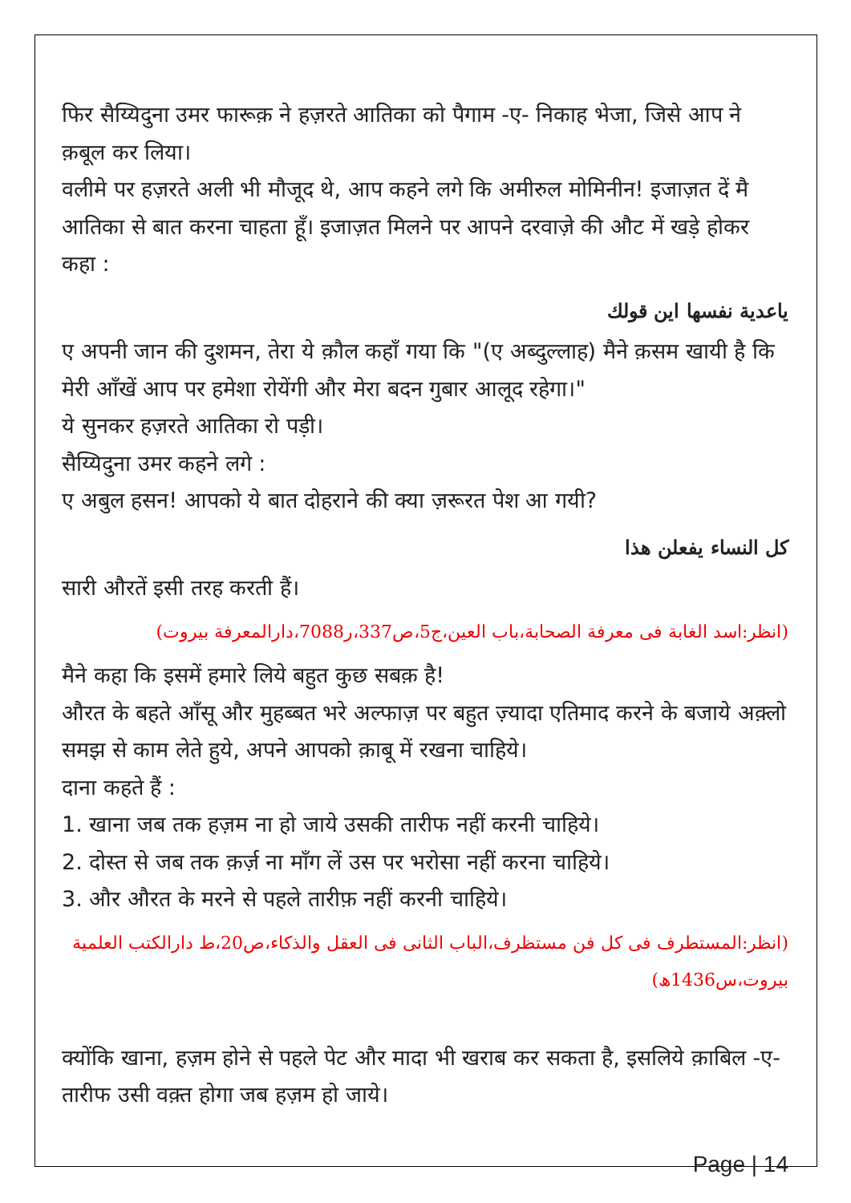फिर सैय्यिदुना उमर फारूक़ ने हज़रते आतिका को पैगाम -ए- निकाह भेजा, जिसे आप ने क़बूल कर लिया।
वलीमे पर हज़रते अली भी मौजूद थे, आप कहने लगे कि अमीरुल मोमिनीन! इजाज़त दें मै आतिका से बात करना चाहता हूँ। इजाज़त मिलने पर आपने दरवाज़े की औट में खड़े होकर कहा :
ياعدية نفسها اين قولك
ए अपनी जान की दुशमन, तेरा ये क़ौल कहाँ गया कि "(ए अब्दुल्लाह) मैने क़सम खायी है कि मेरी आँखें आप पर हमेशा रोयेंगी और मेरा बदन गुबार आलूद रहेगा।"
ये सुनकर हज़रते आतिका रो पड़ी।
सैय्यिदुना उमर कहने लगे :
ए अबुल हसन! आपको ये बात दोहराने की क्या ज़रूरत पेश आ गयी?
كل النساء يفعلن هذا
सारी औरतें इसी तरह करती हैं।
(انظر:اسد الغابة فی معرفة الصحابة،باب العين،ج5،ص337،ر7088،دارالمعرفة بيروت)
मैने कहा कि इसमें हमारे लिये बहुत कुछ सबक़ है!
औरत के बहते आँसू और मुहब्बत भरे अल्फाज़ पर बहुत ज़्यादा एतिमाद करने के बजाये अक़्लो समझ से काम लेते हुये, अपने आपको क़ाबू में रखना चाहिये।
दाना कहते हैं :
1. खाना जब तक हज़म ना हो जाये उसकी तारीफ नहीं करनी चाहिये।
2. दोस्त से जब तक क़र्ज़ ना माँग लें उस पर भरोसा नहीं करना चाहिये।
3. और औरत के मरने से पहले तारीफ़ नहीं करनी चाहिये।
(انظر:المستطرف فی كل فن مستظرف،الباب الثانی فی العقل والذكاء،ص20،ط دارالكتب العلمية بيروت،س1436ھ)
क्योंकि खाना, हज़म होने से पहले पेट और मादा भी खराब कर सकता है, इसलिये क़ाबिल -ए- तारीफ उसी वक़्त होगा जब हज़म हो जाये।
Page | 14